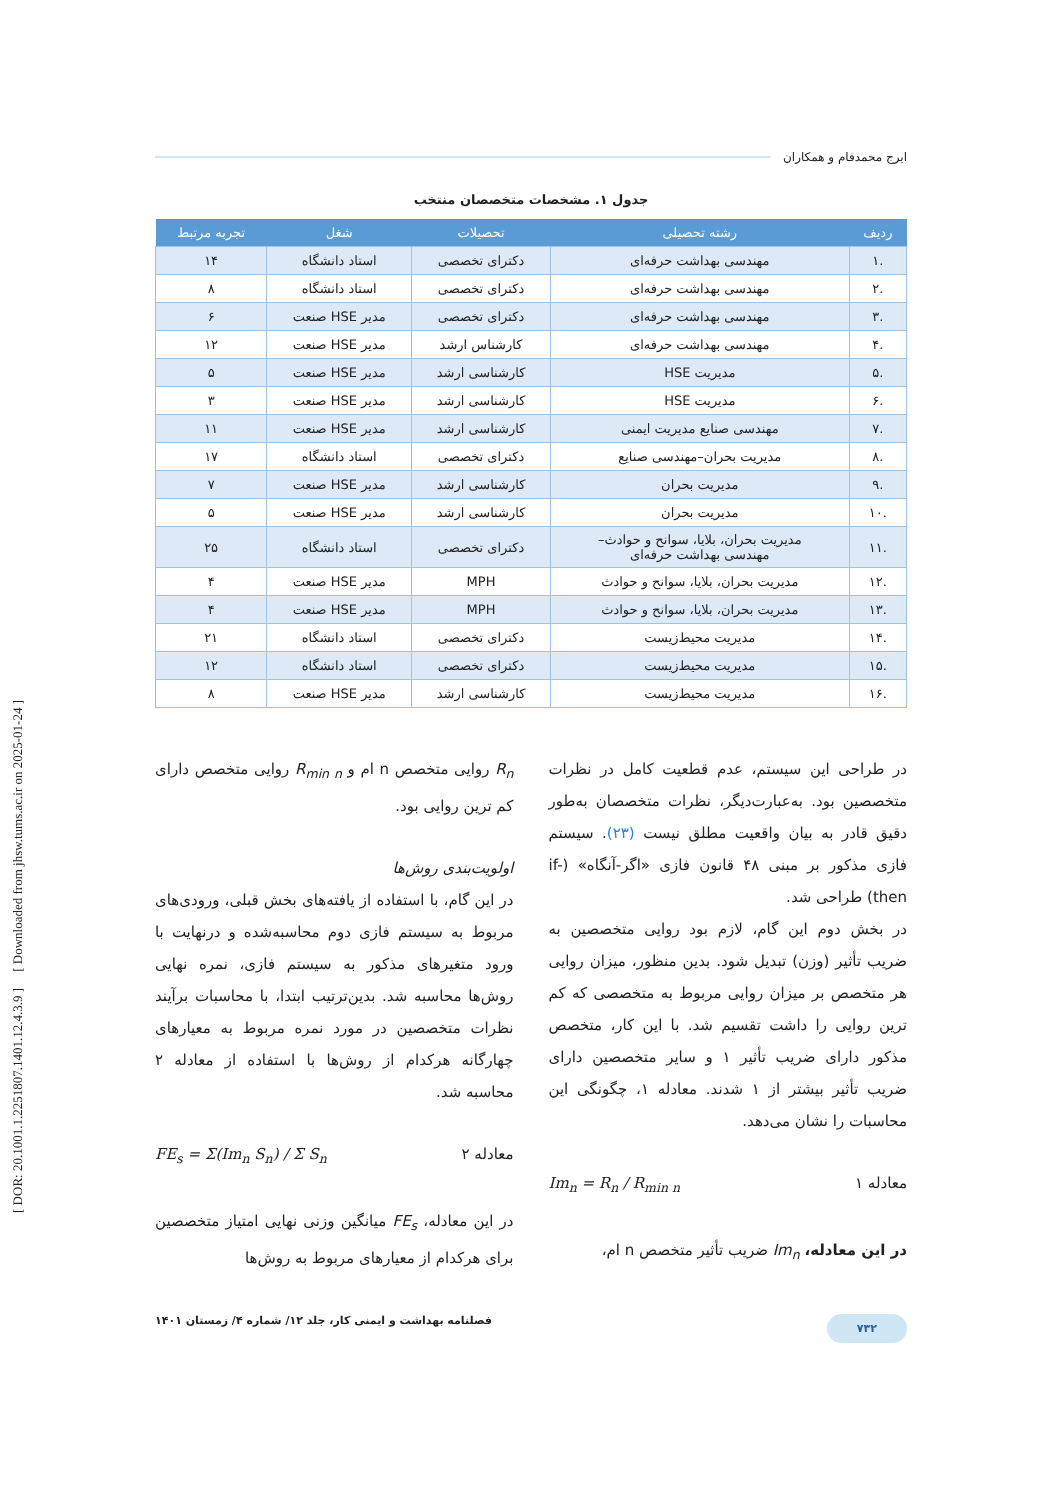ایرج محمدفام و همکاران
جدول ۱. مشخصات متخصصان منتخب
| ردیف | رشته تحصیلی | تحصیلات | شغل | تجربه مرتبط |
| --- | --- | --- | --- | --- |
| .۱ | مهندسی بهداشت حرفه‌ای | دکترای تخصصی | استاد دانشگاه | ۱۴ |
| .۲ | مهندسی بهداشت حرفه‌ای | دکترای تخصصی | استاد دانشگاه | ۸ |
| .۳ | مهندسی بهداشت حرفه‌ای | دکترای تخصصی | مدیر HSE صنعت | ۶ |
| .۴ | مهندسی بهداشت حرفه‌ای | کارشناس ارشد | مدیر HSE صنعت | ۱۲ |
| .۵ | مدیریت HSE | کارشناسی ارشد | مدیر HSE صنعت | ۵ |
| .۶ | مدیریت HSE | کارشناسی ارشد | مدیر HSE صنعت | ۳ |
| .۷ | مهندسی صنایع مدیریت ایمنی | کارشناسی ارشد | مدیر HSE صنعت | ۱۱ |
| .۸ | مدیریت بحران–مهندسی صنایع | دکترای تخصصی | استاد دانشگاه | ۱۷ |
| .۹ | مدیریت بحران | کارشناسی ارشد | مدیر HSE صنعت | ۷ |
| .۱۰ | مدیریت بحران | کارشناسی ارشد | مدیر HSE صنعت | ۵ |
| .۱۱ | مدیریت بحران، بلایا، سوانح و حوادث– مهندسی بهداشت حرفه‌ای | دکترای تخصصی | استاد دانشگاه | ۲۵ |
| .۱۲ | مدیریت بحران، بلایا، سوانح و حوادث | MPH | مدیر HSE صنعت | ۴ |
| .۱۳ | مدیریت بحران، بلایا، سوانح و حوادث | MPH | مدیر HSE صنعت | ۴ |
| .۱۴ | مدیریت محیط‌زیست | دکترای تخصصی | استاد دانشگاه | ۲۱ |
| .۱۵ | مدیریت محیط‌زیست | دکترای تخصصی | استاد دانشگاه | ۱۲ |
| .۱۶ | مدیریت محیط‌زیست | کارشناسی ارشد | مدیر HSE صنعت | ۸ |
در طراحی این سیستم، عدم قطعیت کامل در نظرات متخصصین بود. به‌عبارت‌دیگر، نظرات متخصصان به‌طور دقیق قادر به بیان واقعیت مطلق نیست (۲۳). سیستم فازی مذکور بر مبنی ۴۸ قانون فازی «اگر-آنگاه» (if-then) طراحی شد.
در بخش دوم این گام، لازم بود روایی متخصصین به ضریب تأثیر (وزن) تبدیل شود. بدین منظور، میزان روایی هر متخصص بر میزان روایی مربوط به متخصصی که کم ترین روایی را داشت تقسیم شد. با این کار، متخصص مذکور دارای ضریب تأثیر ۱ و سایر متخصصین دارای ضریب تأثیر بیشتر از ۱ شدند. معادله ۱، چگونگی این محاسبات را نشان می‌دهد.
معادله ۱ Im<sub>n</sub> = R<sub>n</sub> / R<sub>min n</sub>
در این معادله، Im<sub>n</sub> ضریب تأثیر متخصص n ام،
R<sub>n</sub> روایی متخصص n ام و R<sub>min n</sub> روایی متخصص دارای کم ترین روایی بود.
اولویت‌بندی روش‌ها
در این گام، با استفاده از یافته‌های بخش قبلی، ورودی‌های مربوط به سیستم فازی دوم محاسبه‌شده و درنهایت با ورود متغیرهای مذکور به سیستم فازی، نمره نهایی روش‌ها محاسبه شد. بدین‌ترتیب ابتدا، با محاسبات برآیند نظرات متخصصین در مورد نمره مربوط به معیارهای چهارگانه هرکدام از روش‌ها با استفاده از معادله ۲ محاسبه شد.
معادله ۲ FE<sub>s</sub> = Σ(Im<sub>n</sub> S<sub>n</sub>) / Σ S<sub>n</sub>
در این معادله، FE<sub>s</sub> میانگین وزنی نهایی امتیاز متخصصین برای هرکدام از معیارهای مربوط به روش‌ها
۷۳۲ فصلنامه بهداشت و ایمنی کار، جلد ۱۲/ شماره ۴/ زمستان ۱۴۰۱
[ DOR: 20.1001.1.2251807.1401.12.4.3.9 ] [ Downloaded from jhsw.tums.ac.ir on 2025-01-24 ]